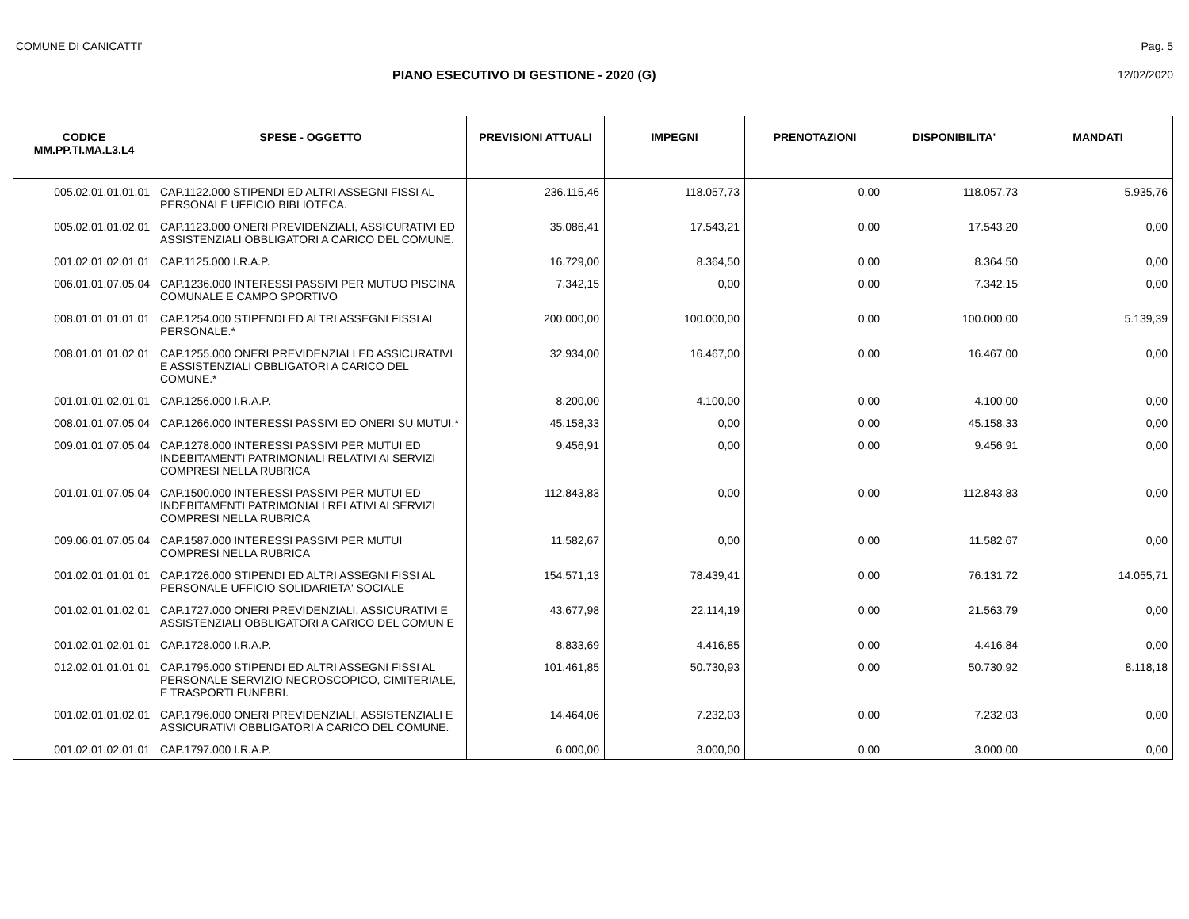COMUNE DI CANICATTI' Pag. 5
PIANO ESECUTIVO DI GESTIONE - 2020 (G)
12/02/2020
| CODICE MM.PP.TI.MA.L3.L4 | SPESE - OGGETTO | PREVISIONI ATTUALI | IMPEGNI | PRENOTAZIONI | DISPONIBILITA' | MANDATI |
| --- | --- | --- | --- | --- | --- | --- |
| 005.02.01.01.01.01 | CAP.1122.000 STIPENDI ED ALTRI ASSEGNI FISSI AL PERSONALE UFFICIO BIBLIOTECA. | 236.115,46 | 118.057,73 | 0,00 | 118.057,73 | 5.935,76 |
| 005.02.01.01.02.01 | CAP.1123.000 ONERI PREVIDENZIALI, ASSICURATIVI ED ASSISTENZIALI OBBLIGATORI A CARICO DEL COMUNE. | 35.086,41 | 17.543,21 | 0,00 | 17.543,20 | 0,00 |
| 001.02.01.02.01.01 | CAP.1125.000 I.R.A.P. | 16.729,00 | 8.364,50 | 0,00 | 8.364,50 | 0,00 |
| 006.01.01.07.05.04 | CAP.1236.000 INTERESSI PASSIVI PER MUTUO PISCINA COMUNALE E CAMPO SPORTIVO | 7.342,15 | 0,00 | 0,00 | 7.342,15 | 0,00 |
| 008.01.01.01.01.01 | CAP.1254.000 STIPENDI ED ALTRI ASSEGNI FISSI AL PERSONALE.* | 200.000,00 | 100.000,00 | 0,00 | 100.000,00 | 5.139,39 |
| 008.01.01.01.02.01 | CAP.1255.000 ONERI PREVIDENZIALI ED ASSICURATIVI E ASSISTENZIALI OBBLIGATORI A CARICO DEL COMUNE.* | 32.934,00 | 16.467,00 | 0,00 | 16.467,00 | 0,00 |
| 001.01.01.02.01.01 | CAP.1256.000 I.R.A.P. | 8.200,00 | 4.100,00 | 0,00 | 4.100,00 | 0,00 |
| 008.01.01.07.05.04 | CAP.1266.000 INTERESSI PASSIVI ED ONERI SU MUTUI.* | 45.158,33 | 0,00 | 0,00 | 45.158,33 | 0,00 |
| 009.01.01.07.05.04 | CAP.1278.000 INTERESSI PASSIVI PER MUTUI ED INDEBITAMENTI PATRIMONIALI RELATIVI AI SERVIZI COMPRESI NELLA RUBRICA | 9.456,91 | 0,00 | 0,00 | 9.456,91 | 0,00 |
| 001.01.01.07.05.04 | CAP.1500.000 INTERESSI PASSIVI PER MUTUI ED INDEBITAMENTI PATRIMONIALI RELATIVI AI SERVIZI COMPRESI NELLA RUBRICA | 112.843,83 | 0,00 | 0,00 | 112.843,83 | 0,00 |
| 009.06.01.07.05.04 | CAP.1587.000 INTERESSI PASSIVI PER MUTUI COMPRESI NELLA RUBRICA | 11.582,67 | 0,00 | 0,00 | 11.582,67 | 0,00 |
| 001.02.01.01.01.01 | CAP.1726.000 STIPENDI ED ALTRI ASSEGNI FISSI AL PERSONALE UFFICIO SOLIDARIETA' SOCIALE | 154.571,13 | 78.439,41 | 0,00 | 76.131,72 | 14.055,71 |
| 001.02.01.01.02.01 | CAP.1727.000 ONERI PREVIDENZIALI, ASSICURATIVI E ASSISTENZIALI OBBLIGATORI A CARICO DEL COMUN E | 43.677,98 | 22.114,19 | 0,00 | 21.563,79 | 0,00 |
| 001.02.01.02.01.01 | CAP.1728.000 I.R.A.P. | 8.833,69 | 4.416,85 | 0,00 | 4.416,84 | 0,00 |
| 012.02.01.01.01.01 | CAP.1795.000 STIPENDI ED ALTRI ASSEGNI FISSI AL PERSONALE SERVIZIO NECROSCOPICO, CIMITERIALE, E TRASPORTI FUNEBRI. | 101.461,85 | 50.730,93 | 0,00 | 50.730,92 | 8.118,18 |
| 001.02.01.01.02.01 | CAP.1796.000 ONERI PREVIDENZIALI, ASSISTENZIALI E ASSICURATIVI OBBLIGATORI A CARICO DEL COMUNE. | 14.464,06 | 7.232,03 | 0,00 | 7.232,03 | 0,00 |
| 001.02.01.02.01.01 | CAP.1797.000 I.R.A.P. | 6.000,00 | 3.000,00 | 0,00 | 3.000,00 | 0,00 |